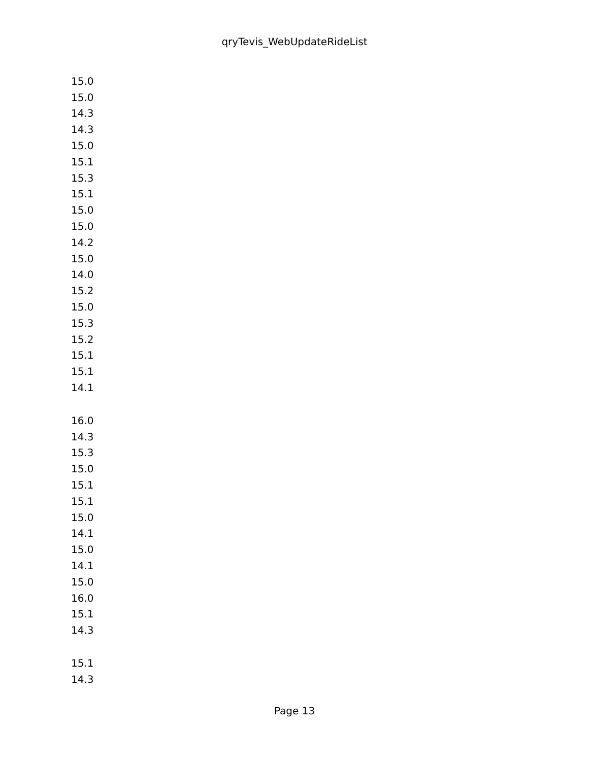qryTevis_WebUpdateRideList
| 15.0 |
| 15.0 |
| 14.3 |
| 14.3 |
| 15.0 |
| 15.1 |
| 15.3 |
| 15.1 |
| 15.0 |
| 15.0 |
| 14.2 |
| 15.0 |
| 14.0 |
| 15.2 |
| 15.0 |
| 15.3 |
| 15.2 |
| 15.1 |
| 15.1 |
| 14.1 |
| 16.0 |
| 14.3 |
| 15.3 |
| 15.0 |
| 15.1 |
| 15.1 |
| 15.0 |
| 14.1 |
| 15.0 |
| 14.1 |
| 15.0 |
| 16.0 |
| 15.1 |
| 14.3 |
| 15.1 |
| 14.3 |
Page 13